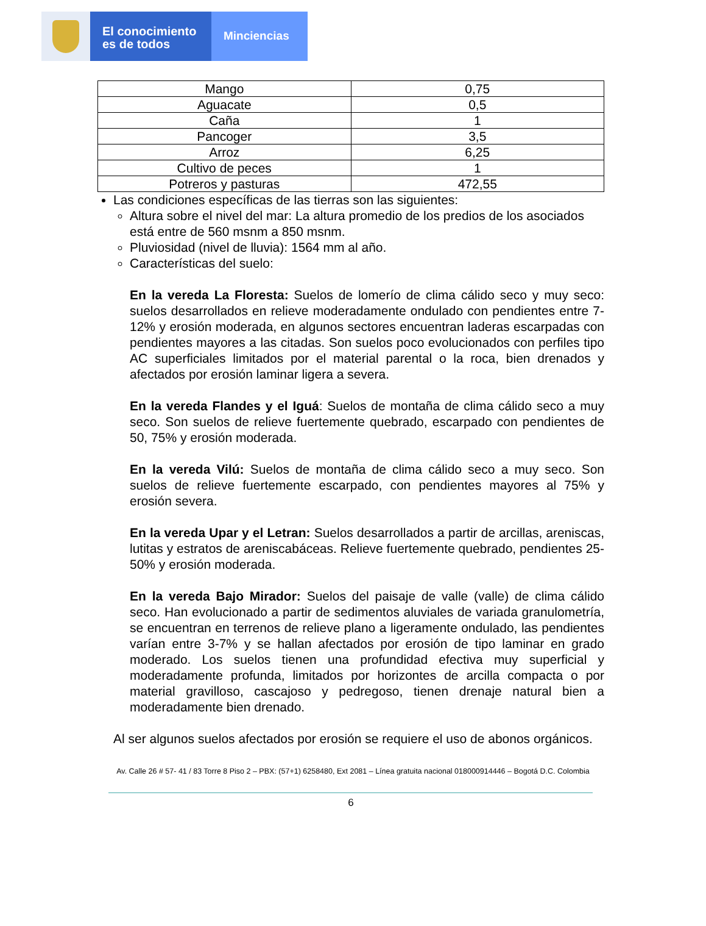El conocimiento
es de todos
Minciencias
| Mango | 0,75 |
| Aguacate | 0,5 |
| Caña | 1 |
| Pancoger | 3,5 |
| Arroz | 6,25 |
| Cultivo de peces | 1 |
| Potreros y pasturas | 472,55 |
Las condiciones específicas de las tierras son las siguientes:
Altura sobre el nivel del mar: La altura promedio de los predios de los asociados está entre de 560 msnm a 850 msnm.
Pluviosidad (nivel de lluvia): 1564 mm al año.
Características del suelo:
En la vereda La Floresta: Suelos de lomerío de clima cálido seco y muy seco: suelos desarrollados en relieve moderadamente ondulado con pendientes entre 7-12% y erosión moderada, en algunos sectores encuentran laderas escarpadas con pendientes mayores a las citadas. Son suelos poco evolucionados con perfiles tipo AC superficiales limitados por el material parental o la roca, bien drenados y afectados por erosión laminar ligera a severa.
En la vereda Flandes y el Iguá: Suelos de montaña de clima cálido seco a muy seco. Son suelos de relieve fuertemente quebrado, escarpado con pendientes de 50, 75% y erosión moderada.
En la vereda Vilú: Suelos de montaña de clima cálido seco a muy seco. Son suelos de relieve fuertemente escarpado, con pendientes mayores al 75% y erosión severa.
En la vereda Upar y el Letran: Suelos desarrollados a partir de arcillas, areniscas, lutitas y estratos de areniscabáceas. Relieve fuertemente quebrado, pendientes 25-50% y erosión moderada.
En la vereda Bajo Mirador: Suelos del paisaje de valle (valle) de clima cálido seco. Han evolucionado a partir de sedimentos aluviales de variada granulometría, se encuentran en terrenos de relieve plano a ligeramente ondulado, las pendientes varían entre 3-7% y se hallan afectados por erosión de tipo laminar en grado moderado. Los suelos tienen una profundidad efectiva muy superficial y moderadamente profunda, limitados por horizontes de arcilla compacta o por material gravilloso, cascajoso y pedregoso, tienen drenaje natural bien a moderadamente bien drenado.
Al ser algunos suelos afectados por erosión se requiere el uso de abonos orgánicos.
Av. Calle 26 # 57- 41 / 83 Torre 8 Piso 2 – PBX: (57+1) 6258480, Ext 2081 – Línea gratuita nacional 018000914446 – Bogotá D.C. Colombia
6